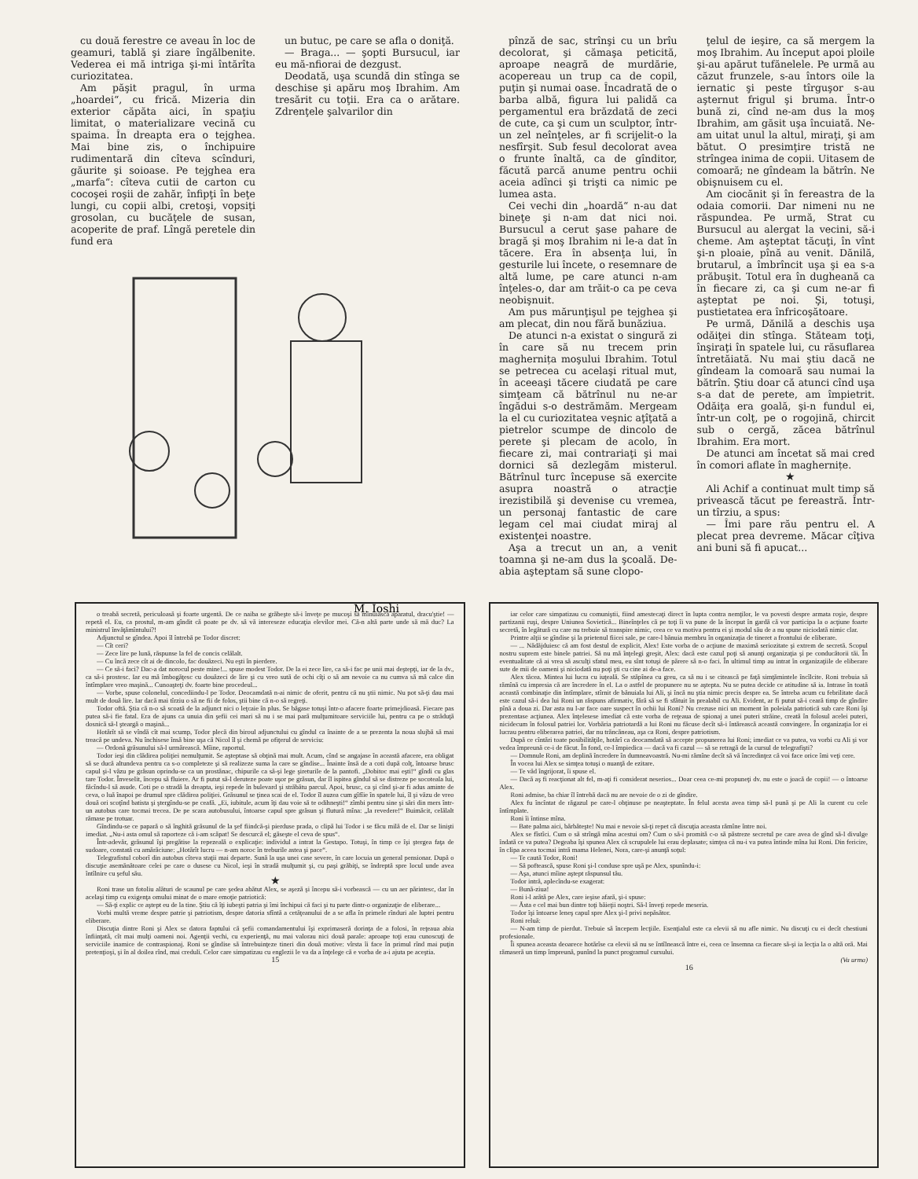cu două ferestre ce aveau în loc de geamuri, tablă şi ziare îngălbenite. Vederea ei mă intriga şi-mi întărîta curiozitatea.
Am păşit pragul, în urma „hoardei“, cu frică. Mizeria din exterior căpăta aici, în spaţiu limitat, o materializare vecină cu spaima. În dreapta era o tejghea. Mai bine zis, o închipuire rudimentară din cîteva scînduri, găurite şi soioase. Pe tejghea era „marfa“: cîteva cutii de carton cu cocoşei roşii de zahăr, înfipţi în beţe lungi, cu copii albi, cretoşi, vopsiţi grosolan, cu bucăţele de susan, acoperite de praf. Lîngă peretele din fund era
un butuc, pe care se afla o doniţă.
— Braga... — şopti Bursucul, iar eu mă-nfiorai de dezgust.
Deodată, uşa scundă din stînga se deschise şi apăru moş Ibrahim. Am tresărit cu toţii. Era ca o arătare. Zdrenţele şalvarilor din
M. Ioshi
pînză de sac, strînşi cu un brîu decolorat, şi cămaşa peticită, aproape neagră de murdărie, acopereau un trup ca de copil, puţin şi numai oase. Încadrată de o barba albă, figura lui palidă ca pergamentul era brăzdată de zeci de cute, ca şi cum un sculptor, într-un zel neînţeles, ar fi scrijelit-o la nesfîrşit. Sub fesul decolorat avea o frunte înaltă, ca de gînditor, făcută parcă anume pentru ochii aceia adînci şi trişti ca nimic pe lumea asta.
Cei vechi din „hoardă“ n-au dat bineţe şi n-am dat nici noi. Bursucul a cerut şase pahare de bragă şi moş Ibrahim ni le-a dat în tăcere. Era în absenţa lui, în gesturile lui încete, o resemnare de altă lume, pe care atunci n-am înţeles-o, dar am trăit-o ca pe ceva neobişnuit.
Am pus mărunţişul pe tejghea şi am plecat, din nou fără bunăziua.
De atunci n-a existat o singură zi în care să nu trecem prin maghernița moşului Ibrahim. Totul se petrecea cu acelaşi ritual mut, în aceeaşi tăcere ciudată pe care simţeam că bătrînul nu ne-ar îngădui s-o destrămăm. Mergeam la el cu curiozitatea veşnic aţîţată a pietrelor scumpe de dincolo de perete şi plecam de acolo, în fiecare zi, mai contrariaţi şi mai dornici să dezlegăm misterul. Bătrînul turc începuse să exercite asupra noastră o atracţie irezistibilă şi devenise cu vremea, un personaj fantastic de care legam cel mai ciudat miraj al existenţei noastre.
Aşa a trecut un an, a venit toamna şi ne-am dus la şcoală. De-abia aşteptam să sune clopo-
ţelul de ieşire, ca să mergem la moş Ibrahim. Au început apoi ploile şi-au apărut tufănelele. Pe urmă au căzut frunzele, s-au întors oile la iernatic şi peste tîrguşor s-au aşternut frigul şi bruma. Într-o bună zi, cînd ne-am dus la moş Ibrahim, am găsit uşa încuiată. Ne-am uitat unul la altul, miraţi, şi am bătut. O presimţire tristă ne strîngea inima de copii. Uitasem de comoară; ne gîndeam la bătrîn. Ne obişnuisem cu el.
Am ciocănit şi în fereastra de la odaia comorii. Dar nimeni nu ne răspundea. Pe urmă, Strat cu Bursucul au alergat la vecini, să-i cheme. Am aşteptat tăcuţi, în vînt şi-n ploaie, pînă au venit. Dănilă, brutarul, a îmbrîncit uşa şi ea s-a prăbuşit. Totul era în dugheană ca în fiecare zi, ca şi cum ne-ar fi aşteptat pe noi. Şi, totuşi, pustietatea era înfricoşătoare.
Pe urmă, Dănilă a deschis uşa odăiţei din stînga. Stăteam toţi, înşiraţi în spatele lui, cu răsuflarea întretăiată. Nu mai ştiu dacă ne gîndeam la comoară sau numai la bătrîn. Ştiu doar că atunci cînd uşa s-a dat de perete, am împietrit. Odăiţa era goală, şi-n fundul ei, într-un colţ, pe o rogojină, chircit sub o cergă, zăcea bătrînul Ibrahim. Era mort.
De atunci am încetat să mai cred în comori aflate în maghernițe.
★
Ali Achif a continuat mult timp să privească tăcut pe fereastră. Într-un tîrziu, a spus:
— Îmi pare rău pentru el. A plecat prea devreme. Măcar cîţiva ani buni să fi apucat...
o treabă secretă, periculoasă şi foarte urgentă. De ce naiba se grăbeşte să-i înveţe pe mucoşi să mînuiască aparatul, dracu'ştie! — repetă el. Eu, ca prostul, m-am gîndit că poate pe dv. să vă intereseze educaţia elevilor mei. Că-n altă parte unde să mă duc? La ministrul învăţămîntului?!
Adjunctul se gîndea. Apoi îl întrebă pe Todor discret:
— Cît ceri?
— Zece lire pe lună, răspunse la fel de concis celălalt.
— Cu încă zece cît ai de dincolo, fac douăzeci. Nu eşti în pierdere.
— Ce să-i faci? Dac-a dat norocul peste mine!... spuse modest Todor. De la ei zece lire, ca să-i fac pe unii mai deştepţi, iar de la dv., ca să-i prostesc. Iar eu mă îmbogăţesc cu douăzeci de lire şi cu vreo sută de ochi cîţi o să am nevoie ca nu cumva să mă calce din întîmplare vreo maşină... Cunoaşteţi dv. foarte bine procedeul...
— Vorbe, spuse colonelul, concediindu-l pe Todor. Deocamdată n-ai nimic de oferit, pentru că nu ştii nimic. Nu pot să-ţi dau mai mult de două lire. Iar dacă mai tîrziu o să ne fii de folos, ştii bine că n-o să regreţi.
Todor oftă. Ştia că n-o să scoată de la adjunct nici o leţcaie în plus. Se băgase totuşi într-o afacere foarte primejdioasă. Fiecare pas putea să-i fie fatal. Era de ajuns ca unuia din şefii cei mari să nu i se mai pară mulţumitoare serviciile lui, pentru ca pe o străduţă dosnică să-l şteargă o maşină...
Hotărît să se vîndă cît mai scump, Todor plecă din biroul adjunctului cu gîndul ca înainte de a se prezenta la noua slujbă să mai treacă pe undeva. Nu închisese însă bine uşa că Nicol îl şi chemă pe ofiţerul de serviciu:
— Ordonă grăsunului să-l urmărească. Mîine, raportul.
Todor ieşi din clădirea poliţiei nemulţumit. Se aşteptase să obţină mai mult. Acum, cînd se angajase în această afacere, era obligat să se ducă altundeva pentru ca s-o completeze şi să realizeze suma la care se gîndise... Înainte însă de a coti după colţ, întoarse brusc capul şi-l văzu pe grăsun oprindu-se ca un prostănac, chipurile ca să-şi lege şireturile de la pantofi. „Dobitoc mai eşti!“ gîndi cu glas tare Todor. Înveselit, începu să fluiere. Ar fi putut să-l deruteze poate uşor pe grăsun, dar îl ispitea gîndul să se distreze pe socoteala lui, făcîndu-l să asude. Coti pe o stradă la dreapta, ieşi repede în bulevard şi străbătu parcul. Apoi, brusc, ca şi cînd şi-ar fi adus aminte de ceva, o luă înapoi pe drumul spre clădirea poliţiei. Grăsunul se ţinea scai de el. Todor îl auzea cum gîfîie în spatele lui, îl şi văzu de vreo două ori scoţînd batista şi ştergîndu-se pe ceafă. „Ei, iubitule, acum îţi dau voie să te odihneşti!“ zîmbi pentru sine şi sări din mers într-un autobus care tocmai trecea. De pe scara autobusului, întoarse capul spre grăsun şi flutură mîna: „la revedere!“ Buimăcit, celălalt rămase pe trotuar.
Gîndindu-se ce papară o să înghită grăsunul de la şef fiindcă-şi pierduse prada, o clipă lui Todor i se făcu milă de el. Dar se linişti imediat. „Nu-i asta omul să raporteze că i-am scăpat! Se descurcă el; găseşte el ceva de spus“.
Într-adevăr, grăsunul îşi pregătise la repezeală o explicaţie: individul a intrat la Gestapo. Totuşi, în timp ce îşi ştergea faţa de sudoare, constată cu amărăciune: „Hotărît lucru — n-am noroc în treburile astea şi pace“.
Telegrafistul coborî din autobus cîteva staţii mai departe. Sună la uşa unei case severe, în care locuia un general pensionar. După o discuţie asemănătoare celei pe care o dusese cu Nicol, ieşi în stradă mulţumit şi, cu paşi grăbiţi, se îndreptă spre locul unde avea întîlnire cu şeful său.
★
Roni trase un fotoliu alături de scaunul pe care şedea abătut Alex, se aşeză şi începu să-i vorbească — cu un aer părintesc, dar în acelaşi timp cu exigenţa omului minat de o mare emoţie patriotică:
— Să-ţi explic ce aştept eu de la tine. Ştiu că îţi iubeşti patria şi îmi închipui că faci şi tu parte dintr-o organizaţie de eliberare...
Vorbi multă vreme despre patrie şi patriotism, despre datoria sfîntă a cetăţeanului de a se afla în primele rînduri ale luptei pentru eliberare.
Discuţia dintre Roni şi Alex se datora faptului că şefii comandamentului îşi exprimaseră dorinţa de a folosi, în reţeaua abia înfiinţată, cît mai mulţi oameni noi. Agenţii vechi, cu experienţă, nu mai valorau nici două parale: aproape toţi erau cunoscuţi de serviciile inamice de contraspionaj. Roni se gîndise să întrebuinţeze tineri din două motive: vîrsta îi face în primul rînd mai puţin pretenţioşi, şi în al doilea rînd, mai creduli. Celor care simpatizau cu englezii le va da a înţelege că e vorba de a-i ajuta pe aceştia.
15
iar celor care simpatizau cu comuniştii, fiind amestecaţi direct în lupta contra nemţilor, le va povesti despre armata roşie, despre partizanii ruşi, despre Uniunea Sovietică... Bineînţeles că pe toţi îi va pune de la început în gardă că vor participa la o acţiune foarte secretă, în legătură cu care nu trebuie să transpire nimic, ceea ce va motiva pentru ei şi modul său de a nu spune niciodată nimic clar.
Printre alţii se gîndise şi la prietenul fiicei sale, pe care-l bănuia membru în organizaţia de tineret a frontului de eliberare.
— ... Nădăjduiesc că am fost destul de explicit, Alex! Este vorba de o acţiune de maximă seriozitate şi extrem de secretă. Scopul nostru suprem este binele patriei. Să nu mă înţelegi greşit, Alex: dacă este cazul poţi să anunţi organizaţia şi pe conducătorii tăi. În eventualitate că ai vrea să asculţi sfatul meu, eu sînt totuşi de părere să n-o faci. În ultimul timp au intrat în organizaţiile de eliberare sute de mii de oameni şi niciodată nu poţi şti cu cine ai de-a face.
Alex tăcea. Mintea lui lucra cu iuţeală. Se stăpînea cu greu, ca să nu i se citească pe faţă simţămintele încîlcite. Roni trebuia să rămînă cu impresia că are încredere în el. La o astfel de propunere nu se aştepta. Nu se putea decide ce atitudine să ia. Intrase în toată această combinaţie din întîmplare, stîrnit de bănuiala lui Ali, şi încă nu ştia nimic precis despre ea. Se întreba acum cu febrilitate dacă este cazul să-i dea lui Roni un răspuns afirmativ, fără să se fi sfătuit în prealabil cu Ali. Evident, ar fi putut să-i ceară timp de gîndire pînă a doua zi. Dar asta nu l-ar face oare suspect în ochii lui Roni? Nu crezuse nici un moment în poleiala patriotică sub care Roni îşi prezentase acţiunea. Alex înţelesese imediat că este vorba de reţeaua de spionaj a unei puteri străine, creată în folosul acelei puteri, nicidecum în folosul patriei lor. Vorbăria patriotardă a lui Roni nu făcuse decît să-i întărească această convingere. În organizaţia lor ei lucrau pentru eliberarea patriei, dar nu trăncăneau, aşa ca Roni, despre patriotism.
După ce cîntări toate posibilităţile, hotărî ca deocamdată să accepte propunerea lui Roni; imediat ce va putea, va vorbi cu Ali şi vor vedea împreună ce-i de făcut. În fond, ce-l împiedica — dacă va fi cazul — să se retragă de la cursul de telegrafişti?
— Domnule Roni, am deplină încredere în dumneavoastră. Nu-mi rămîne decît să vă încredinţez că voi face orice îmi veţi cere.
În vocea lui Alex se simţea totuşi o nuanţă de ezitare.
— Te văd îngrijorat, îi spuse el.
— Dacă aş fi reacţionat alt fel, m-aţi fi considerat neserios... Doar ceea ce-mi propuneţi dv. nu este o joacă de copii! — o întoarse Alex.
Roni admise, ba chiar îl întrebă dacă nu are nevoie de o zi de gîndire.
Alex fu încîntat de răgazul pe care-l obţinuse pe neaşteptate. În felul acesta avea timp să-l pună şi pe Ali la curent cu cele întîmplate.
Roni îi întinse mîna.
— Bate palma aici, bărbăteşte! Nu mai e nevoie să-ţi repet că discuţia aceasta rămîne între noi.
Alex se fîstîci. Cum o să strîngă mîna acestui om? Cum o să-i promită c-o să păstreze secretul pe care avea de gînd să-l divulge îndată ce va putea? Degeaba îşi spunea Alex că scrupulele lui erau deplasate; simţea că nu-i va putea întinde mîna lui Roni. Din fericire, în clipa aceea tocmai intră mama Helenei, Nora, care-şi anunţă soţul:
— Te caută Todor, Roni!
— Să poftească, spuse Roni şi-l conduse spre uşă pe Alex, spunîndu-i:
— Aşa, atunci mîine aştept răspunsul tău.
Todor intră, aplecîndu-se exagerat:
— Bună-ziua!
Roni i-l arătă pe Alex, care ieşise afară, şi-i spuse:
— Ăsta e cel mai bun dintre toţi băieţii noştri. Să-l înveţi repede meseria.
Todor îşi întoarse leneş capul spre Alex şi-l privi nepăsător.
Roni reluă:
— N-am timp de pierdut. Trebuie să începem lecţiile. Esenţialul este ca elevii să nu afle nimic. Nu discuţi cu ei decît chestiuni profesionale.
Îi spunea aceasta deoarece hotărîse ca elevii să nu se întîlnească între ei, ceea ce însemna ca fiecare să-şi ia lecţia la o altă oră. Mai rămaseră un timp împreună, punînd la punct programul cursului.
(Va urma)
16